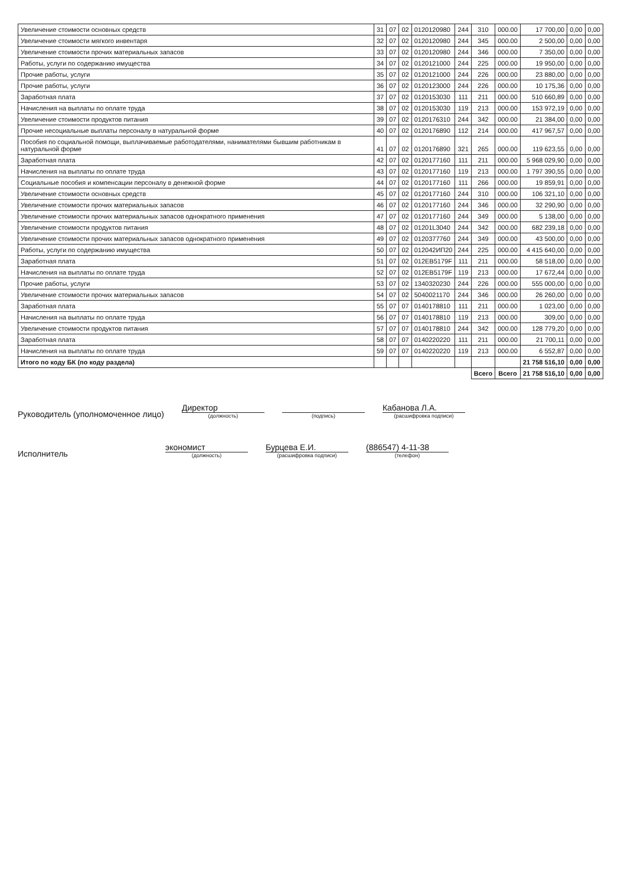| Увеличение стоимости основных средств | 31 | 07 | 02 | 0120120980 | 244 | 310 | 000.00 | 17 700,00 | 0,00 | 0,00 |
| Увеличение стоимости мягкого инвентаря | 32 | 07 | 02 | 0120120980 | 244 | 345 | 000.00 | 2 500,00 | 0,00 | 0,00 |
| Увеличение стоимости прочих материальных запасов | 33 | 07 | 02 | 0120120980 | 244 | 346 | 000.00 | 7 350,00 | 0,00 | 0,00 |
| Работы, услуги по содержанию имущества | 34 | 07 | 02 | 0120121000 | 244 | 225 | 000.00 | 19 950,00 | 0,00 | 0,00 |
| Прочие работы, услуги | 35 | 07 | 02 | 0120121000 | 244 | 226 | 000.00 | 23 880,00 | 0,00 | 0,00 |
| Прочие работы, услуги | 36 | 07 | 02 | 0120123000 | 244 | 226 | 000.00 | 10 175,36 | 0,00 | 0,00 |
| Заработная плата | 37 | 07 | 02 | 0120153030 | 111 | 211 | 000.00 | 510 660,89 | 0,00 | 0,00 |
| Начисления на выплаты по оплате труда | 38 | 07 | 02 | 0120153030 | 119 | 213 | 000.00 | 153 972,19 | 0,00 | 0,00 |
| Увеличение стоимости продуктов питания | 39 | 07 | 02 | 0120176310 | 244 | 342 | 000.00 | 21 384,00 | 0,00 | 0,00 |
| Прочие несоциальные выплаты персоналу в натуральной форме | 40 | 07 | 02 | 0120176890 | 112 | 214 | 000.00 | 417 967,57 | 0,00 | 0,00 |
| Пособия по социальной помощи, выплачиваемые работодателями, нанимателями бывшим работникам в натуральной форме | 41 | 07 | 02 | 0120176890 | 321 | 265 | 000.00 | 119 623,55 | 0,00 | 0,00 |
| Заработная плата | 42 | 07 | 02 | 0120177160 | 111 | 211 | 000.00 | 5 968 029,90 | 0,00 | 0,00 |
| Начисления на выплаты по оплате труда | 43 | 07 | 02 | 0120177160 | 119 | 213 | 000.00 | 1 797 390,55 | 0,00 | 0,00 |
| Социальные пособия и компенсации персоналу в денежной форме | 44 | 07 | 02 | 0120177160 | 111 | 266 | 000.00 | 19 859,91 | 0,00 | 0,00 |
| Увеличение стоимости основных средств | 45 | 07 | 02 | 0120177160 | 244 | 310 | 000.00 | 106 321,10 | 0,00 | 0,00 |
| Увеличение стоимости прочих материальных запасов | 46 | 07 | 02 | 0120177160 | 244 | 346 | 000.00 | 32 290,90 | 0,00 | 0,00 |
| Увеличение стоимости прочих материальных запасов однократного применения | 47 | 07 | 02 | 0120177160 | 244 | 349 | 000.00 | 5 138,00 | 0,00 | 0,00 |
| Увеличение стоимости продуктов питания | 48 | 07 | 02 | 01201L3040 | 244 | 342 | 000.00 | 682 239,18 | 0,00 | 0,00 |
| Увеличение стоимости прочих материальных запасов однократного применения | 49 | 07 | 02 | 0120377760 | 244 | 349 | 000.00 | 43 500,00 | 0,00 | 0,00 |
| Работы, услуги по содержанию имущества | 50 | 07 | 02 | 012042ИП20 | 244 | 225 | 000.00 | 4 415 640,00 | 0,00 | 0,00 |
| Заработная плата | 51 | 07 | 02 | 012EB5179F | 111 | 211 | 000.00 | 58 518,00 | 0,00 | 0,00 |
| Начисления на выплаты по оплате труда | 52 | 07 | 02 | 012EB5179F | 119 | 213 | 000.00 | 17 672,44 | 0,00 | 0,00 |
| Прочие работы, услуги | 53 | 07 | 02 | 1340320230 | 244 | 226 | 000.00 | 555 000,00 | 0,00 | 0,00 |
| Увеличение стоимости прочих материальных запасов | 54 | 07 | 02 | 5040021170 | 244 | 346 | 000.00 | 26 260,00 | 0,00 | 0,00 |
| Заработная плата | 55 | 07 | 07 | 0140178810 | 111 | 211 | 000.00 | 1 023,00 | 0,00 | 0,00 |
| Начисления на выплаты по оплате труда | 56 | 07 | 07 | 0140178810 | 119 | 213 | 000.00 | 309,00 | 0,00 | 0,00 |
| Увеличение стоимости продуктов питания | 57 | 07 | 07 | 0140178810 | 244 | 342 | 000.00 | 128 779,20 | 0,00 | 0,00 |
| Заработная плата | 58 | 07 | 07 | 0140220220 | 111 | 211 | 000.00 | 21 700,11 | 0,00 | 0,00 |
| Начисления на выплаты по оплате труда | 59 | 07 | 07 | 0140220220 | 119 | 213 | 000.00 | 6 552,87 | 0,00 | 0,00 |
| Итого по коду БК (по коду раздела) | | | | | | | | 21 758 516,10 | 0,00 | 0,00 |
| | | | | | | Всего | Всего | 21 758 516,10 | 0,00 | 0,00 |
Руководитель (уполномоченное лицо)
Директор
(должность)
(подпись)
Кабанова Л.А.
(расшифровка подписи)
Исполнитель
экономист
(должность)
Бурцева Е.И.
(расшифровка подписи)
(886547) 4-11-38
(телефон)